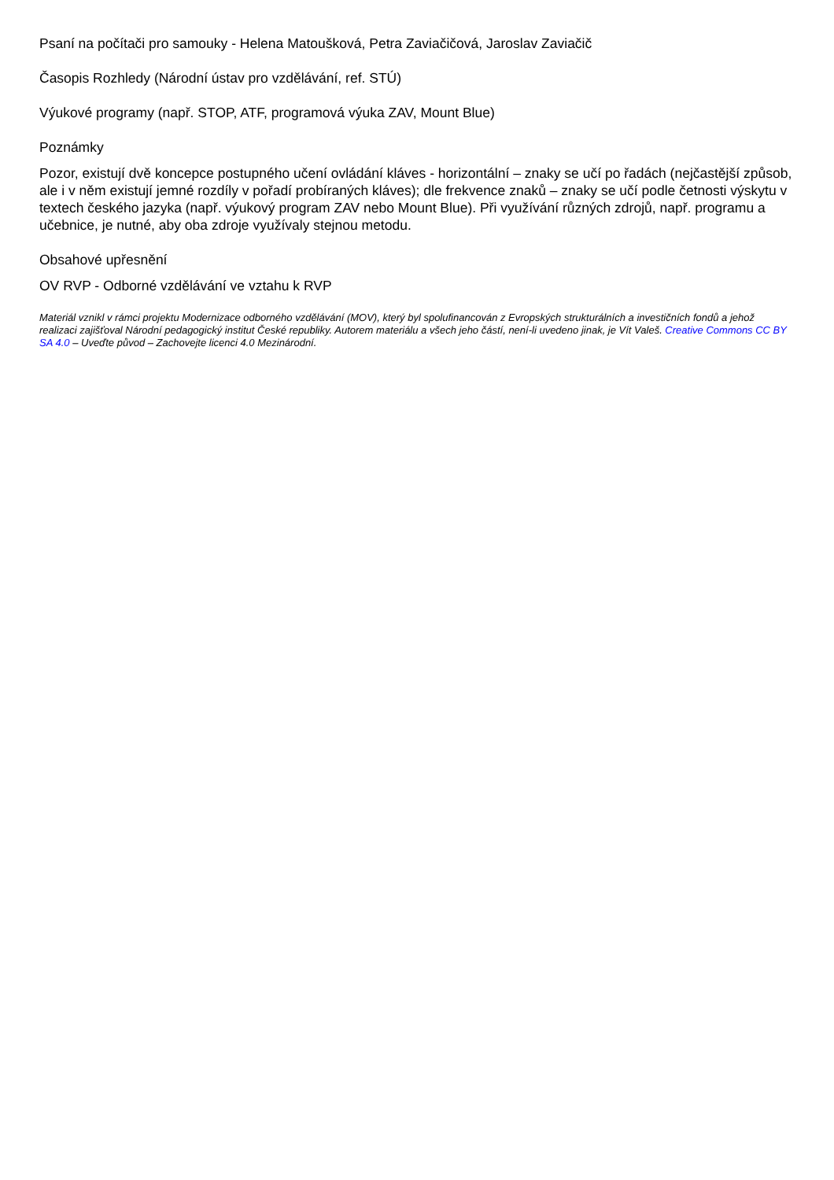Psaní na počítači pro samouky - Helena Matoušková, Petra Zaviačičová, Jaroslav Zaviačič
Časopis Rozhledy (Národní ústav pro vzdělávání, ref. STÚ)
Výukové programy (např. STOP, ATF, programová výuka ZAV, Mount Blue)
Poznámky
Pozor, existují dvě koncepce postupného učení ovládání kláves - horizontální – znaky se učí po řadách (nejčastější způsob, ale i v něm existují jemné rozdíly v pořadí probíraných kláves); dle frekvence znaků – znaky se učí podle četnosti výskytu v textech českého jazyka (např. výukový program ZAV nebo Mount Blue). Při využívání různých zdrojů, např. programu a učebnice, je nutné, aby oba zdroje využívaly stejnou metodu.
Obsahové upřesnění
OV RVP - Odborné vzdělávání ve vztahu k RVP
Materiál vznikl v rámci projektu Modernizace odborného vzdělávání (MOV), který byl spolufinancován z Evropských strukturálních a investičních fondů a jehož realizaci zajišťoval Národní pedagogický institut České republiky. Autorem materiálu a všech jeho částí, není-li uvedeno jinak, je Vít Valeš. Creative Commons CC BY SA 4.0 – Uveďte původ – Zachovejte licenci 4.0 Mezinárodní.